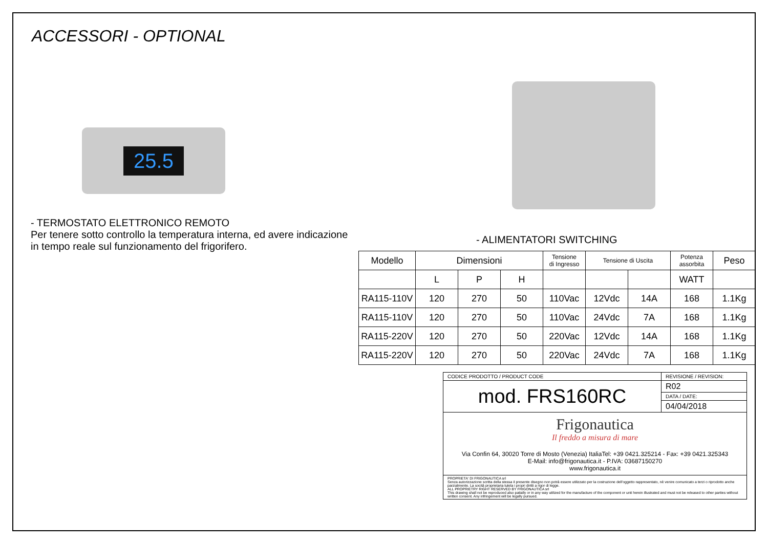ACCESSORI - OPTIONAL
25.5
- TERMOSTATO ELETTRONICO REMOTO
Per tenere sotto controllo la temperatura interna, ed avere indicazione in tempo reale sul funzionamento del frigorifero.
- ALIMENTATORI SWITCHING
| Modello | Dimensioni | | | Tensione di Ingresso | Tensione di Uscita | | Potenza assorbita | Peso |
| --- | --- | --- | --- | --- | --- | --- | --- | --- |
| | L | P | H | | | | WATT | |
| RA115-110V | 120 | 270 | 50 | 110Vac | 12Vdc | 14A | 168 | 1.1Kg |
| RA115-110V | 120 | 270 | 50 | 110Vac | 24Vdc | 7A | 168 | 1.1Kg |
| RA115-220V | 120 | 270 | 50 | 220Vac | 12Vdc | 14A | 168 | 1.1Kg |
| RA115-220V | 120 | 270 | 50 | 220Vac | 24Vdc | 7A | 168 | 1.1Kg |
| CODICE PRODOTTO / PRODUCT CODE | REVISIONE / REVISION: |
| mod. FRS160RC | R02 |
| | DATA / DATE: |
| | 04/04/2018 |
| Frigonautica Il freddo a misura di mare Via Confin 64, 30020 Torre di Mosto (Venezia) ItaliaTel: +39 0421.325214 - Fax: +39 0421.325343 E-Mail: info@frigonautica.it - P.IVA: 03687150270 www.frigonautica.it | |
| PROPRIETA' DI FRIGONAUTICA srl Senza autorizzazione scritta della stessa il presente disegno non potrà essere utilizzato per la costruzione dell'oggetto rappresentato, nè venire comunicato a terzi o riprodotto anche parzialmente. La socità proprietaria tutela i propri diritti a rigor di legge. ALL PROPRIETRY RIGHT RESERVED BY FRIGONAUTICA srl This drawing shall not be reproduced also patially or in any way utilized for the manufacture of the component or unit herein illustrated and must not be released to other parties without written consent. Any infringement will be legally pursued. | |